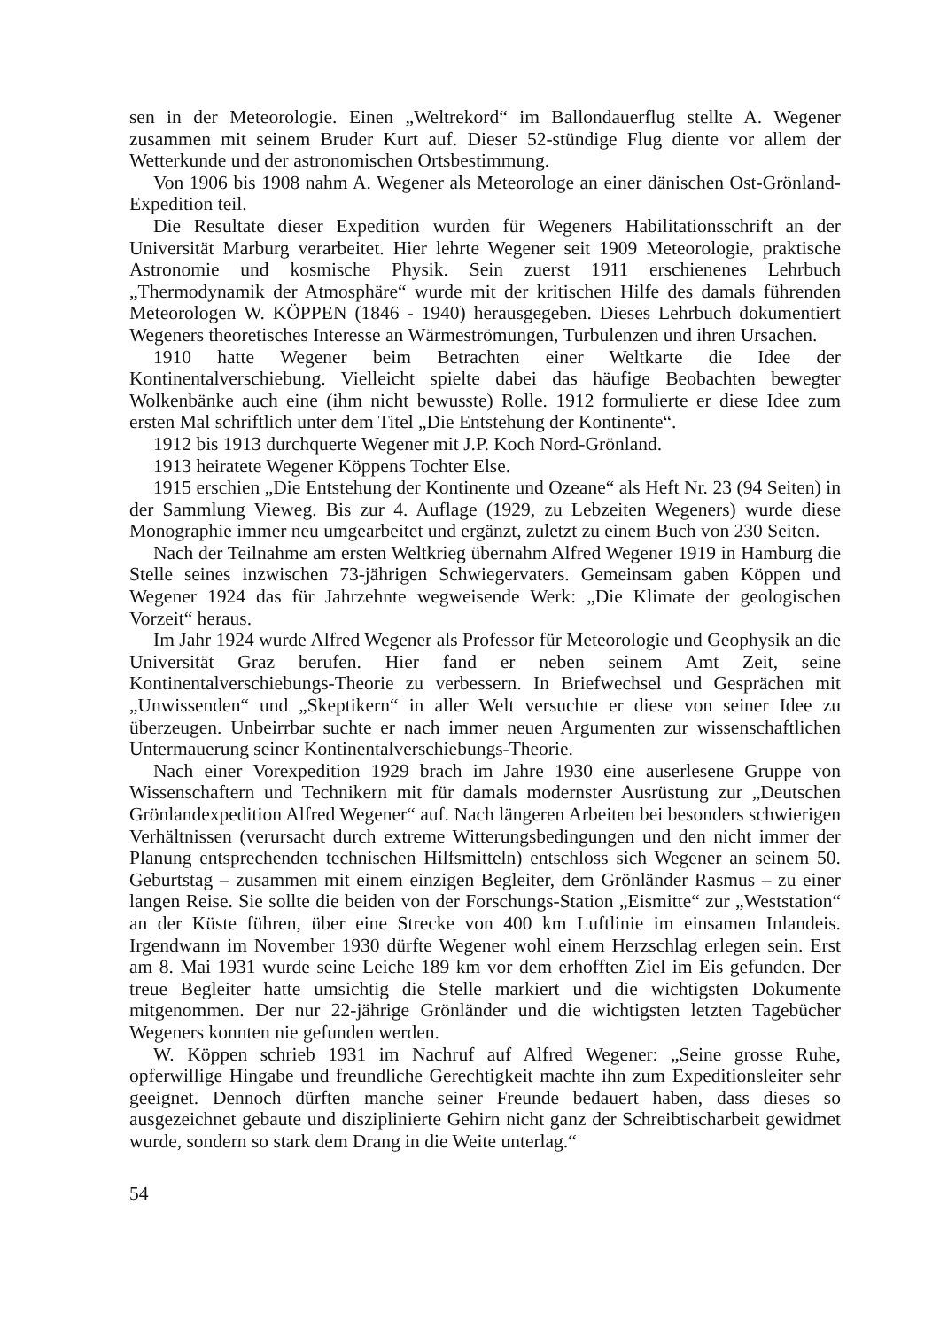sen in der Meteorologie. Einen „Weltrekord“ im Ballondauerflug stellte A. Wegener zusammen mit seinem Bruder Kurt auf. Dieser 52-stündige Flug diente vor allem der Wetterkunde und der astronomischen Ortsbestimmung.
Von 1906 bis 1908 nahm A. Wegener als Meteorologe an einer dänischen Ost-Grönland-Expedition teil.
Die Resultate dieser Expedition wurden für Wegeners Habilitationsschrift an der Universität Marburg verarbeitet. Hier lehrte Wegener seit 1909 Meteorologie, praktische Astronomie und kosmische Physik. Sein zuerst 1911 erschienenes Lehrbuch „Thermodynamik der Atmosphäre“ wurde mit der kritischen Hilfe des damals führenden Meteorologen W. KÖPPEN (1846 - 1940) herausgegeben. Dieses Lehrbuch dokumentiert Wegeners theoretisches Interesse an Wärmeströmungen, Turbulenzen und ihren Ursachen.
1910 hatte Wegener beim Betrachten einer Weltkarte die Idee der Kontinentalverschiebung. Vielleicht spielte dabei das häufige Beobachten bewegter Wolkenbänke auch eine (ihm nicht bewusste) Rolle. 1912 formulierte er diese Idee zum ersten Mal schriftlich unter dem Titel „Die Entstehung der Kontinente“.
1912 bis 1913 durchquerte Wegener mit J.P. Koch Nord-Grönland.
1913 heiratete Wegener Köppens Tochter Else.
1915 erschien „Die Entstehung der Kontinente und Ozeane“ als Heft Nr. 23 (94 Seiten) in der Sammlung Vieweg. Bis zur 4. Auflage (1929, zu Lebzeiten Wegeners) wurde diese Monographie immer neu umgearbeitet und ergänzt, zuletzt zu einem Buch von 230 Seiten.
Nach der Teilnahme am ersten Weltkrieg übernahm Alfred Wegener 1919 in Hamburg die Stelle seines inzwischen 73-jährigen Schwiegervaters. Gemeinsam gaben Köppen und Wegener 1924 das für Jahrzehnte wegweisende Werk: „Die Klimate der geologischen Vorzeit“ heraus.
Im Jahr 1924 wurde Alfred Wegener als Professor für Meteorologie und Geophysik an die Universität Graz berufen. Hier fand er neben seinem Amt Zeit, seine Kontinentalverschiebungs-Theorie zu verbessern. In Briefwechsel und Gesprächen mit „Unwissenden“ und „Skeptikern“ in aller Welt versuchte er diese von seiner Idee zu überzeugen. Unbeirrbar suchte er nach immer neuen Argumenten zur wissenschaftlichen Untermauerung seiner Kontinentalverschiebungs-Theorie.
Nach einer Vorexpedition 1929 brach im Jahre 1930 eine auserlesene Gruppe von Wissenschaftern und Technikern mit für damals modernster Ausrüstung zur „Deutschen Grönlandexpedition Alfred Wegener“ auf. Nach längeren Arbeiten bei besonders schwierigen Verhältnissen (verursacht durch extreme Witterungsbedingungen und den nicht immer der Planung entsprechenden technischen Hilfsmitteln) entschloss sich Wegener an seinem 50. Geburtstag – zusammen mit einem einzigen Begleiter, dem Grönländer Rasmus – zu einer langen Reise. Sie sollte die beiden von der Forschungs-Station „Eismitte“ zur „Weststation“ an der Küste führen, über eine Strecke von 400 km Luftlinie im einsamen Inlandeis. Irgendwann im November 1930 dürfte Wegener wohl einem Herzschlag erlegen sein. Erst am 8. Mai 1931 wurde seine Leiche 189 km vor dem erhofften Ziel im Eis gefunden. Der treue Begleiter hatte umsichtig die Stelle markiert und die wichtigsten Dokumente mitgenommen. Der nur 22-jährige Grönländer und die wichtigsten letzten Tagebücher Wegeners konnten nie gefunden werden.
W. Köppen schrieb 1931 im Nachruf auf Alfred Wegener: „Seine grosse Ruhe, opferwillige Hingabe und freundliche Gerechtigkeit machte ihn zum Expeditionsleiter sehr geeignet. Dennoch dürften manche seiner Freunde bedauert haben, dass dieses so ausgezeichnet gebaute und disziplinierte Gehirn nicht ganz der Schreibtischarbeit gewidmet wurde, sondern so stark dem Drang in die Weite unterlag.“
54